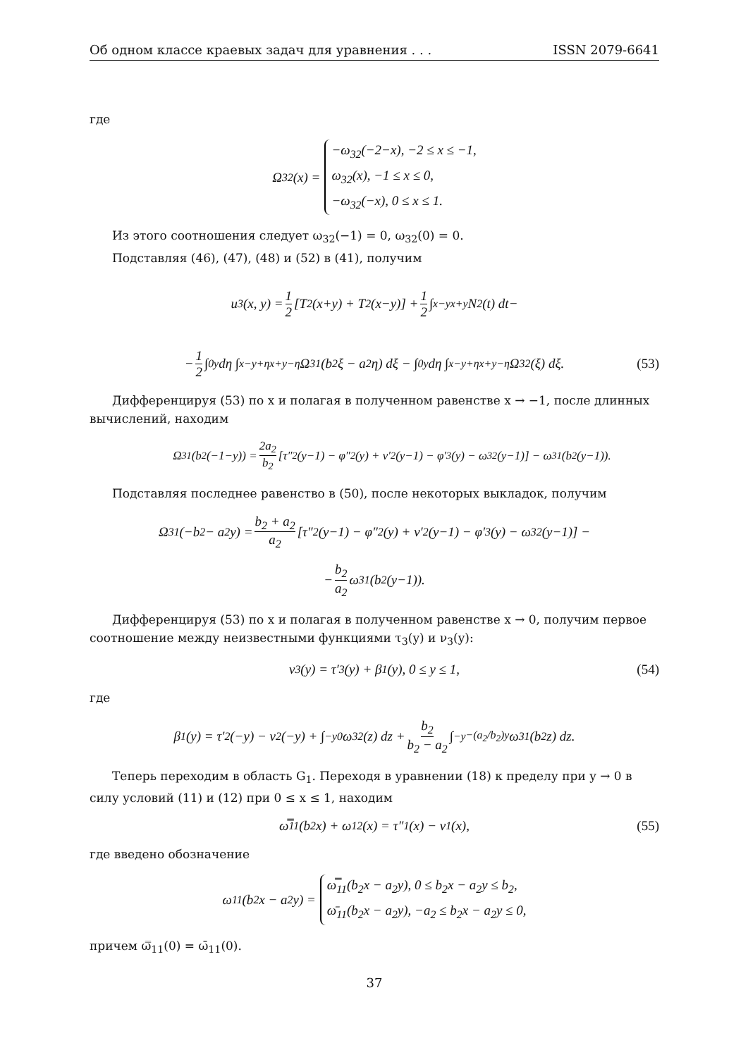Об одном классе краевых задач для уравнения . . . ISSN 2079-6641
где
Ω<sub>32</sub>(x) =
−ω<sub>32</sub>(−2−x), −2 ≤ x ≤ −1,
ω<sub>32</sub>(x), −1 ≤ x ≤ 0,
−ω<sub>32</sub>(−x), 0 ≤ x ≤ 1.
Из этого соотношения следует ω<sub>32</sub>(−1) = 0, ω<sub>32</sub>(0) = 0.
Подставляя (46), (47), (48) и (52) в (41), получим
u<sub>3</sub>(x, y) = 1 2 [T<sub>2</sub>(x+y) + T<sub>2</sub>(x−y)] + 1 2 ∫<sub>x−y</sub><sup>x+y</sup> N<sub>2</sub>(t) dt−
− 1 2 ∫<sub>0</sub><sup>y</sup> dη ∫<sub>x−y+η</sub><sup>x+y−η</sup> Ω<sub>31</sub>(b<sub>2</sub>ξ − a<sub>2</sub>η) dξ − ∫<sub>0</sub><sup>y</sup> dη ∫<sub>x−y+η</sub><sup>x+y−η</sup> Ω<sub>32</sub>(ξ) dξ. (53)
Дифференцируя (53) по x и полагая в полученном равенстве x → −1, после длинных вычислений, находим
Ω<sub>31</sub>(b<sub>2</sub>(−1−y)) = 2a<sub>2</sub> b<sub>2</sub> [τ″<sub>2</sub>(y−1) − φ″<sub>2</sub>(y) + ν′<sub>2</sub>(y−1) − φ′<sub>3</sub>(y) − ω<sub>32</sub>(y−1)] − ω<sub>31</sub>(b<sub>2</sub>(y−1)).
Подставляя последнее равенство в (50), после некоторых выкладок, получим
Ω<sub>31</sub>(−b<sub>2</sub> − a<sub>2</sub>y) = b<sub>2</sub> + a<sub>2</sub> a<sub>2</sub> [τ″<sub>2</sub>(y−1) − φ″<sub>2</sub>(y) + ν′<sub>2</sub>(y−1) − φ′<sub>3</sub>(y) − ω<sub>32</sub>(y−1)] −
− b<sub>2</sub> a<sub>2</sub> ω<sub>31</sub>(b<sub>2</sub>(y−1)).
Дифференцируя (53) по x и полагая в полученном равенстве x → 0, получим первое соотношение между неизвестными функциями τ<sub>3</sub>(y) и ν<sub>3</sub>(y):
ν<sub>3</sub>(y) = τ′<sub>3</sub>(y) + β<sub>1</sub>(y), 0 ≤ y ≤ 1, (54)
где
β<sub>1</sub>(y) = τ′<sub>2</sub>(−y) − ν<sub>2</sub>(−y) + ∫<sub>−y</sub><sup>0</sup> ω<sub>32</sub>(z) dz + b<sub>2</sub> b<sub>2</sub> − a<sub>2</sub> ∫<sub>−y</sub><sup>−(a<sub>2</sub>/b<sub>2</sub>)y</sup> ω<sub>31</sub>(b<sub>2</sub>z) dz.
Теперь переходим в область G<sub>1</sub>. Переходя в уравнении (18) к пределу при y → 0 в силу условий (11) и (12) при 0 ≤ x ≤ 1, находим
ω̿<sub>11</sub>(b<sub>2</sub>x) + ω<sub>12</sub>(x) = τ″<sub>1</sub>(x) − ν<sub>1</sub>(x), (55)
где введено обозначение
ω<sub>11</sub>(b<sub>2</sub>x − a<sub>2</sub>y) =
ω̿<sub>11</sub>(b<sub>2</sub>x − a<sub>2</sub>y), 0 ≤ b<sub>2</sub>x − a<sub>2</sub>y ≤ b<sub>2</sub>,
ω̄<sub>11</sub>(b<sub>2</sub>x − a<sub>2</sub>y), −a<sub>2</sub> ≤ b<sub>2</sub>x − a<sub>2</sub>y ≤ 0,
причем ω̿<sub>11</sub>(0) = ω̄<sub>11</sub>(0).
37